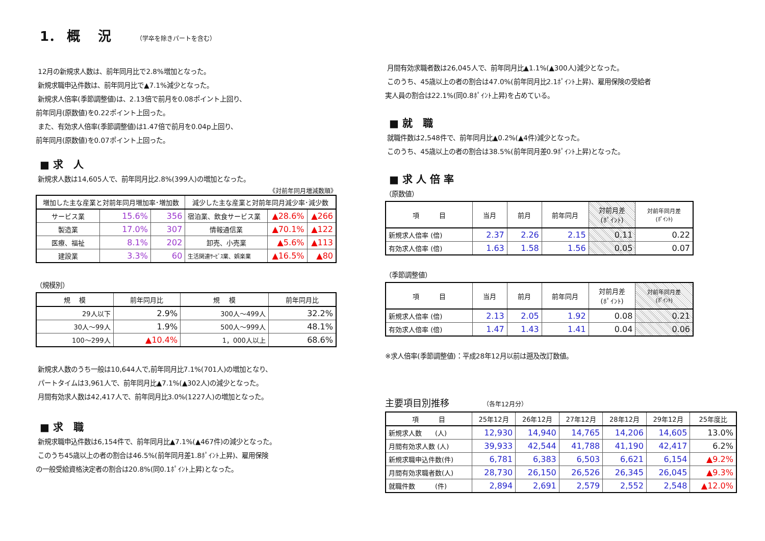1． 概　 況 （学卒を除きパートを含む）
12月の新規求人数は、前年同月比で2.8%増加となった。
新規求職申込件数は、前年同月比で▲7.1%減少となった。
新規求人倍率(季節調整値)は、2.13倍で前月を0.08ポイント上回り、
前年同月(原数値)を0.22ポイント上回った。
また、有効求人倍率(季節調整値)は1.47倍で前月を0.04p上回り、
前年同月(原数値)を0.07ポイント上回った。
■ 求　人
新規求人数は14,605人で、前年同月比2.8%(399人)の増加となった。
《対前年同月増減数順》
| 増加した主な産業と対前年同月増加率･増加数 | | | 減少した主な産業と対前年同月減少率･減少数 | | |
| --- | --- | --- | --- | --- | --- |
| サービス業 | 15.6% | 356 | 宿泊業、飲食サービス業 | ▲28.6% | ▲266 |
| 製造業 | 17.0% | 307 | 情報通信業 | ▲70.1% | ▲122 |
| 医療、福祉 | 8.1% | 202 | 卸売、小売業 | ▲5.6% | ▲113 |
| 建設業 | 3.3% | 60 | 生活関連ｻｰﾋﾞｽ業、娯楽業 | ▲16.5% | ▲80 |
（規模別）
| 規 模 | 前年同月比 | 規 模 | 前年同月比 |
| --- | --- | --- | --- |
| 29人以下 | 2.9% | 300人～499人 | 32.2% |
| 30人～99人 | 1.9% | 500人～999人 | 48.1% |
| 100～299人 | ▲10.4% | 1，000人以上 | 68.6% |
新規求人数のうち一般は10,644人で,前年同月比7.1%(701人)の増加となり、
パートタイムは3,961人で、前年同月比▲7.1%(▲302人)の減少となった。
月間有効求人数は42,417人で、前年同月比3.0%(1227人)の増加となった。
■ 求　職
新規求職申込件数は6,154件で、前年同月比▲7.1%(▲467件)の減少となった。
このうち45歳以上の者の割合は46.5%(前年同月差1.8ﾎﾟｲﾝﾄ上昇)、雇用保険
の一般受給資格決定者の割合は20.8%(同0.1ﾎﾟｲﾝﾄ上昇)となった。
月間有効求職者数は26,045人で、前年同月比▲1.1%(▲300人)減少となった。
このうち、45歳以上の者の割合は47.0%(前年同月比2.1ﾎﾟｲﾝﾄ上昇)、雇用保険の受給者
実人員の割合は22.1%(同0.8ﾎﾟｲﾝﾄ上昇)を占めている。
■ 就　職
就職件数は2,548件で、前年同月比▲0.2%(▲4件)減少となった。
このうち、45歳以上の者の割合は38.5%(前年同月差0.9ﾎﾟｲﾝﾄ上昇)となった。
■ 求 人 倍 率
（原数値）
| 項 目 | 当月 | 前月 | 前年同月 | 対前月差 (ﾎﾟｲﾝﾄ) | 対前年同月差 (ﾎﾟｲﾝﾄ) |
| --- | --- | --- | --- | --- | --- |
| 新規求人倍率 (倍) | 2.37 | 2.26 | 2.15 | 0.11 | 0.22 |
| 有効求人倍率 (倍) | 1.63 | 1.58 | 1.56 | 0.05 | 0.07 |
（季節調整値）
| 項 目 | 当月 | 前月 | 前年同月 | 対前月差 (ﾎﾟｲﾝﾄ) | 対前年同月差 (ﾎﾟｲﾝﾄ) |
| --- | --- | --- | --- | --- | --- |
| 新規求人倍率 (倍) | 2.13 | 2.05 | 1.92 | 0.08 | 0.21 |
| 有効求人倍率 (倍) | 1.47 | 1.43 | 1.41 | 0.04 | 0.06 |
※求人倍率(季節調整値)：平成28年12月以前は遡及改訂数値。
主要項目別推移 （各年12月分）
| 項 目 | 25年12月 | 26年12月 | 27年12月 | 28年12月 | 29年12月 | 25年度比 |
| --- | --- | --- | --- | --- | --- | --- |
| 新規求人数 (人) | 12,930 | 14,940 | 14,765 | 14,206 | 14,605 | 13.0% |
| 月間有効求人数 (人) | 39,933 | 42,544 | 41,788 | 41,190 | 42,417 | 6.2% |
| 新規求職申込件数(件) | 6,781 | 6,383 | 6,503 | 6,621 | 6,154 | ▲9.2% |
| 月間有効求職者数(人) | 28,730 | 26,150 | 26,526 | 26,345 | 26,045 | ▲9.3% |
| 就職件数 (件) | 2,894 | 2,691 | 2,579 | 2,552 | 2,548 | ▲12.0% |